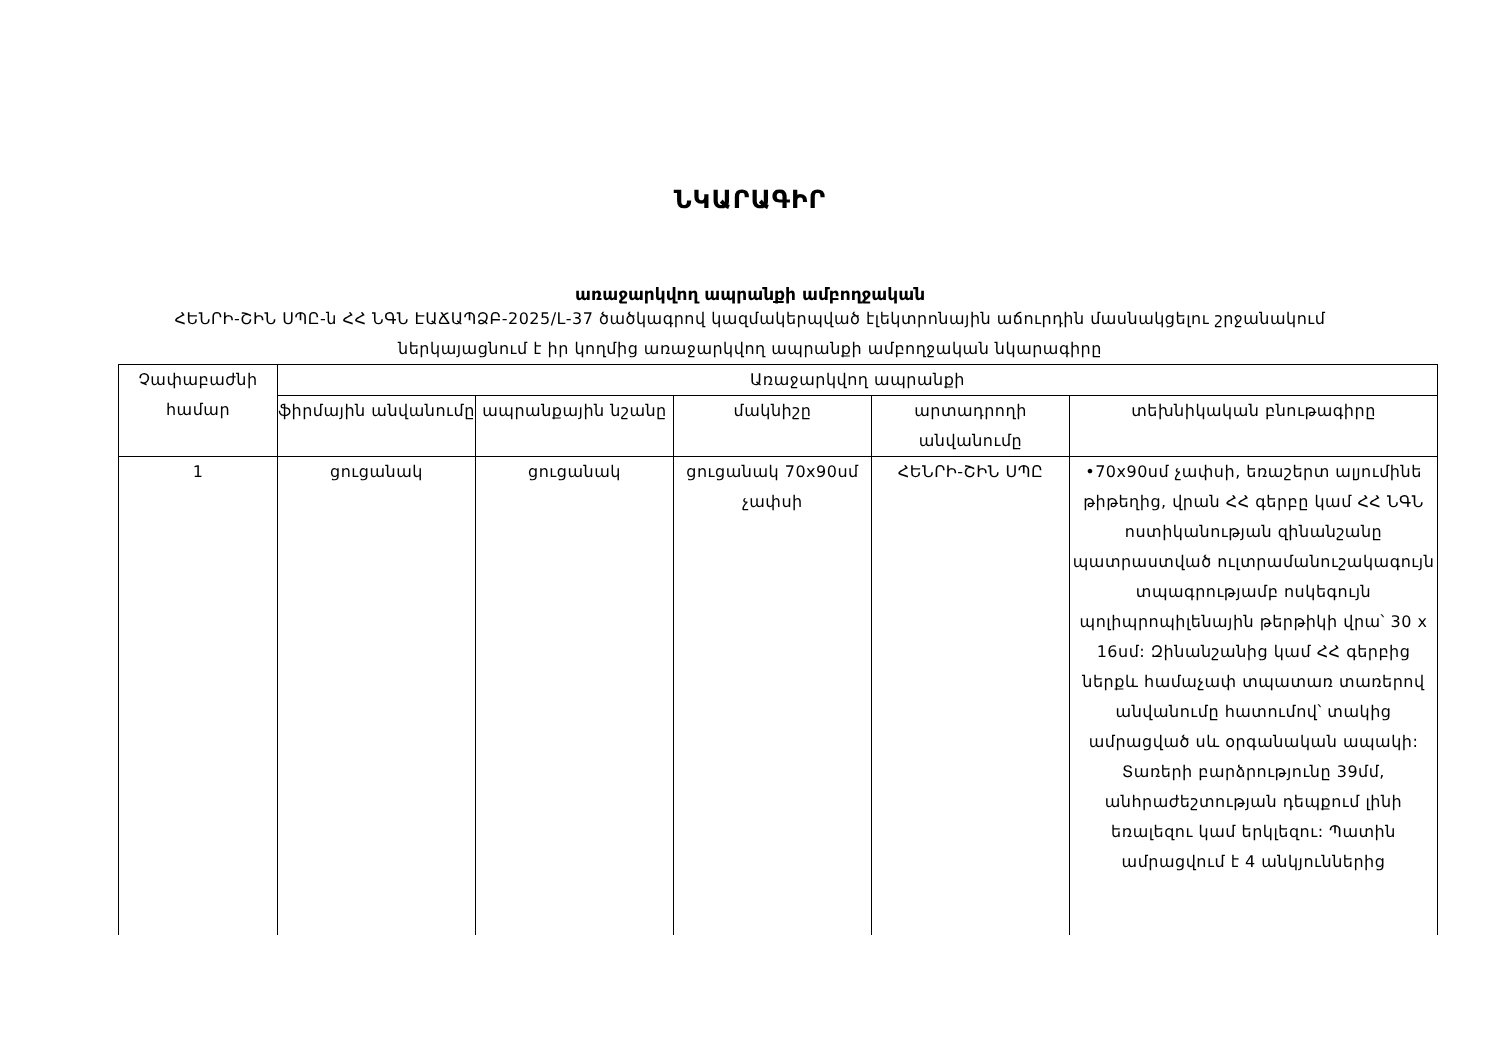ՆԿԱՐԱԳԻՐ
առաջարկվող ապրանքի ամբողջական
ՀԵՆՐԻ-ՇԻՆ ՍՊԸ-ն ՀՀ ՆԳՆ ԷԱՃԱՊՁԲ-2025/L-37 ծածկագրով կազմակերպված էլեկտրոնային աճուրդին մասնակցելու շրջանակում ներկայացնում է իր կողմից առաջարկվող ապրանքի ամբողջական նկարագիրը
| Չափաբաժնի համար | Առաջարկվող ապրանքի | | | | |
| --- | --- | --- | --- | --- | --- |
| | ֆիրմային անվանումը | ապրանքային նշանը | մակնիշը | արտադրողի անվանումը | տեխնիկական բնութագիրը |
| 1 | ցուցանակ | ցուցանակ | ցուցանակ 70x90սմ չափսի | ՀԵՆՐԻ-ՇԻՆ ՍՊԸ | •70x90սմ չափսի, եռաշերտ ալյումինե թիթեղից, վրան ՀՀ գերբը կամ ՀՀ ՆԳՆ ոստիկանության զինանշանը պատրաստված ուլտրամանուշակագույն տպագրությամբ ոսկեգույն պոլիպրոպիլենային թերթիկի վրա՝ 30 x 16սմ: Զինանշանից կամ ՀՀ գերբից ներքև համաչափ տպատառ տառերով անվանումը հատումով՝ տակից ամրացված սև օրգանական ապակի: Տառերի բարձրությունը 39մմ, անհրաժեշտության դեպքում լինի եռալեզու կամ երկլեզու: Պատին ամրացվում է 4 անկյուններից |